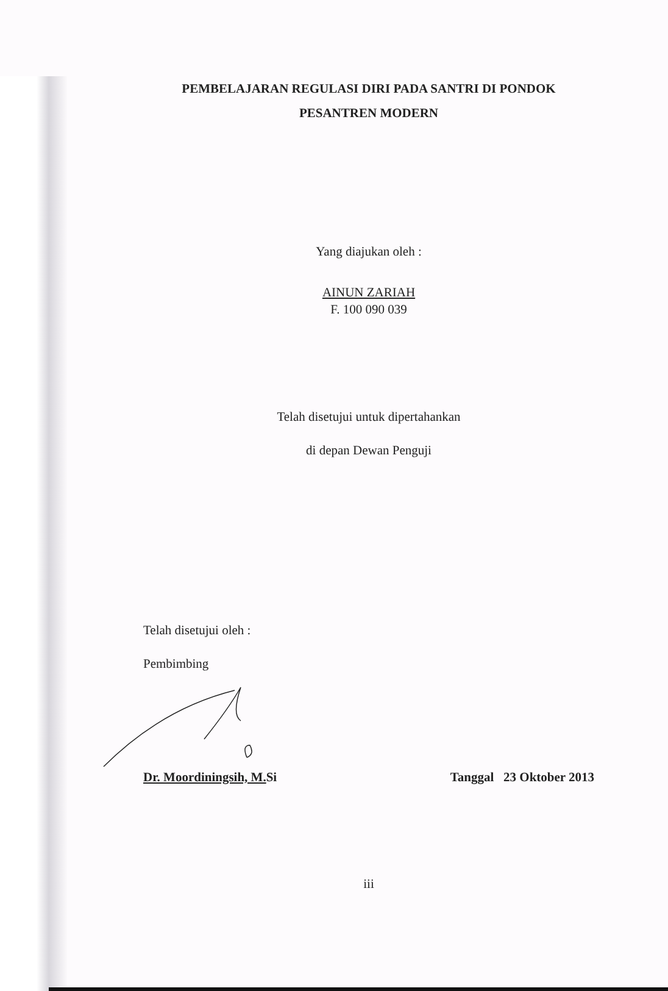PEMBELAJARAN REGULASI DIRI PADA SANTRI DI PONDOK
PESANTREN MODERN
Yang diajukan oleh :
AINUN ZARIAH
F. 100 090 039
Telah disetujui untuk dipertahankan
di depan Dewan Penguji
Telah disetujui oleh :
Pembimbing
Dr. Moordiningsih, M. Si Tanggal 23 Oktober 2013
iii